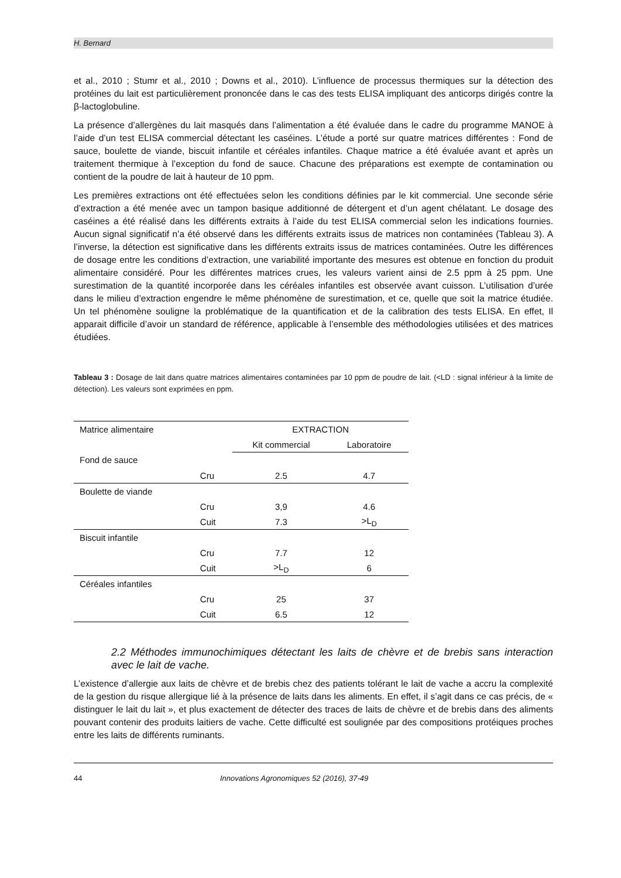H. Bernard
et al., 2010 ; Stumr et al., 2010 ; Downs et al., 2010). L’influence de processus thermiques sur la détection des protéines du lait est particulièrement prononcée dans le cas des tests ELISA impliquant des anticorps dirigés contre la β-lactoglobuline.
La présence d’allergènes du lait masqués dans l’alimentation a été évaluée dans le cadre du programme MANOE à l’aide d’un test ELISA commercial détectant les caséines. L’étude a porté sur quatre matrices différentes : Fond de sauce, boulette de viande, biscuit infantile et céréales infantiles. Chaque matrice a été évaluée avant et après un traitement thermique à l’exception du fond de sauce. Chacune des préparations est exempte de contamination ou contient de la poudre de lait à hauteur de 10 ppm.
Les premières extractions ont été effectuées selon les conditions définies par le kit commercial. Une seconde série d’extraction a été menée avec un tampon basique additionné de détergent et d’un agent chélatant. Le dosage des caséines a été réalisé dans les différents extraits à l’aide du test ELISA commercial selon les indications fournies. Aucun signal significatif n’a été observé dans les différents extraits issus de matrices non contaminées (Tableau 3). A l’inverse, la détection est significative dans les différents extraits issus de matrices contaminées. Outre les différences de dosage entre les conditions d’extraction, une variabilité importante des mesures est obtenue en fonction du produit alimentaire considéré. Pour les différentes matrices crues, les valeurs varient ainsi de 2.5 ppm à 25 ppm. Une surestimation de la quantité incorporée dans les céréales infantiles est observée avant cuisson. L’utilisation d’urée dans le milieu d’extraction engendre le même phénomène de surestimation, et ce, quelle que soit la matrice étudiée. Un tel phénomène souligne la problématique de la quantification et de la calibration des tests ELISA. En effet, Il apparait difficile d’avoir un standard de référence, applicable à l’ensemble des méthodologies utilisées et des matrices étudiées.
Tableau 3 : Dosage de lait dans quatre matrices alimentaires contaminées par 10 ppm de poudre de lait. (<LD : signal inférieur à la limite de détection). Les valeurs sont exprimées en ppm.
| Matrice alimentaire | | EXTRACTION | |
| | | Kit commercial | Laboratoire |
| Fond de sauce | | | |
| | Cru | 2.5 | 4.7 |
| Boulette de viande | | | |
| | Cru | 3,9 | 4.6 |
| | Cuit | 7.3 | >L<sub>D</sub> |
| Biscuit infantile | | | |
| | Cru | 7.7 | 12 |
| | Cuit | >L<sub>D</sub> | 6 |
| Céréales infantiles | | | |
| | Cru | 25 | 37 |
| | Cuit | 6.5 | 12 |
2.2 Méthodes immunochimiques détectant les laits de chèvre et de brebis sans interaction avec le lait de vache.
L’existence d’allergie aux laits de chèvre et de brebis chez des patients tolérant le lait de vache a accru la complexité de la gestion du risque allergique lié à la présence de laits dans les aliments. En effet, il s’agit dans ce cas précis, de « distinguer le lait du lait », et plus exactement de détecter des traces de laits de chèvre et de brebis dans des aliments pouvant contenir des produits laitiers de vache. Cette difficulté est soulignée par des compositions protéiques proches entre les laits de différents ruminants.
44 Innovations Agronomiques 52 (2016), 37-49